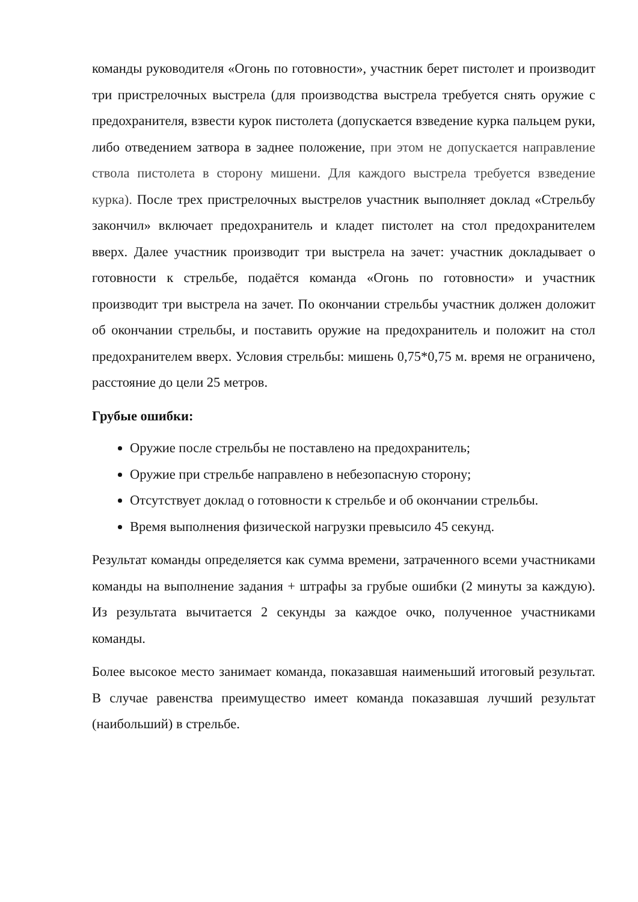команды руководителя «Огонь по готовности», участник берет пистолет и производит три пристрелочных выстрела (для производства выстрела требуется снять оружие с предохранителя, взвести курок пистолета (допускается взведение курка пальцем руки, либо отведением затвора в заднее положение, при этом не допускается направление ствола пистолета в сторону мишени. Для каждого выстрела требуется взведение курка). После трех пристрелочных выстрелов участник выполняет доклад «Стрельбу закончил» включает предохранитель и кладет пистолет на стол предохранителем вверх. Далее участник производит три выстрела на зачет: участник докладывает о готовности к стрельбе, подаётся команда «Огонь по готовности» и участник производит три выстрела на зачет. По окончании стрельбы участник должен доложит об окончании стрельбы, и поставить оружие на предохранитель и положит на стол предохранителем вверх. Условия стрельбы: мишень 0,75*0,75 м. время не ограничено, расстояние до цели 25 метров.
Грубые ошибки:
Оружие после стрельбы не поставлено на предохранитель;
Оружие при стрельбе направлено в небезопасную сторону;
Отсутствует доклад о готовности к стрельбе и об окончании стрельбы.
Время выполнения физической нагрузки превысило 45 секунд.
Результат команды определяется как сумма времени, затраченного всеми участниками команды на выполнение задания + штрафы за грубые ошибки (2 минуты за каждую). Из результата вычитается 2 секунды за каждое очко, полученное участниками команды.
Более высокое место занимает команда, показавшая наименьший итоговый результат. В случае равенства преимущество имеет команда показавшая лучший результат (наибольший) в стрельбе.